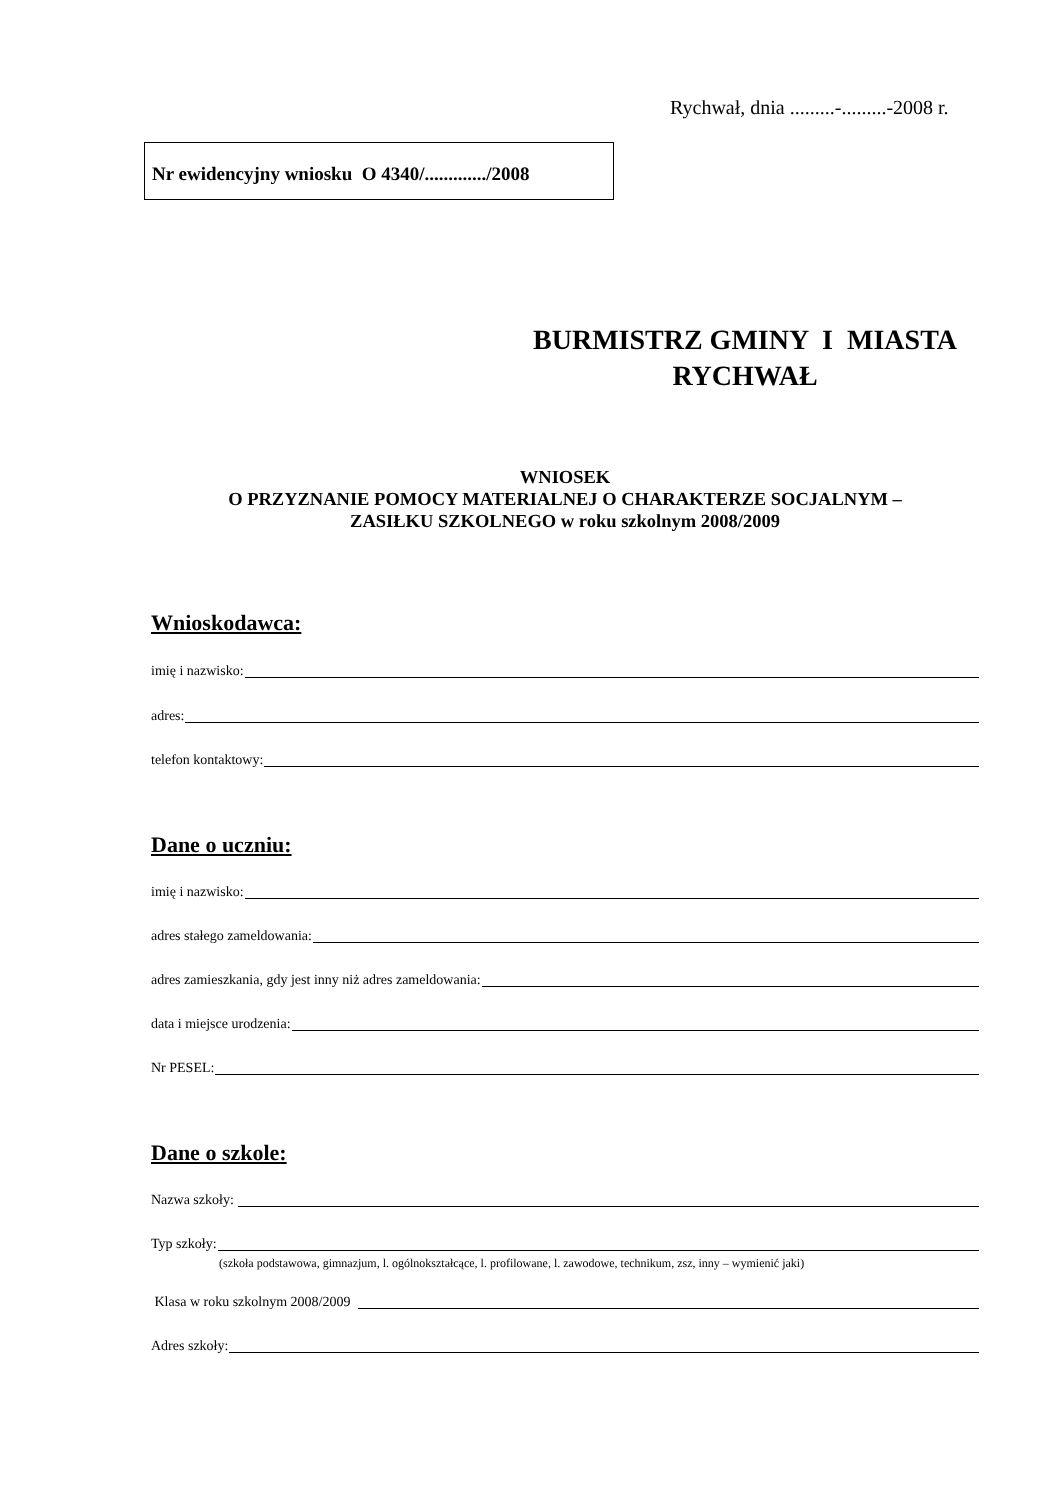Rychwał, dnia .........-.........-2008 r.
Nr ewidencyjny wniosku O 4340/............./2008
BURMISTRZ GMINY I MIASTA
RYCHWAŁ
WNIOSEK
O PRZYZNANIE POMOCY MATERIALNEJ O CHARAKTERZE SOCJALNYM –
ZASIŁKU SZKOLNEGO w roku szkolnym 2008/2009
Wnioskodawca:
imię i nazwisko:
adres:
telefon kontaktowy:
Dane o uczniu:
imię i nazwisko:
adres stałego zameldowania:
adres zamieszkania, gdy jest inny niż adres zameldowania:
data i miejsce urodzenia:
Nr PESEL:
Dane o szkole:
Nazwa szkoły:
Typ szkoły:
(szkoła podstawowa, gimnazjum, l. ogólnokształcące, l. profilowane, l. zawodowe, technikum, zsz, inny – wymienić jaki)
Klasa w roku szkolnym 2008/2009
Adres szkoły: